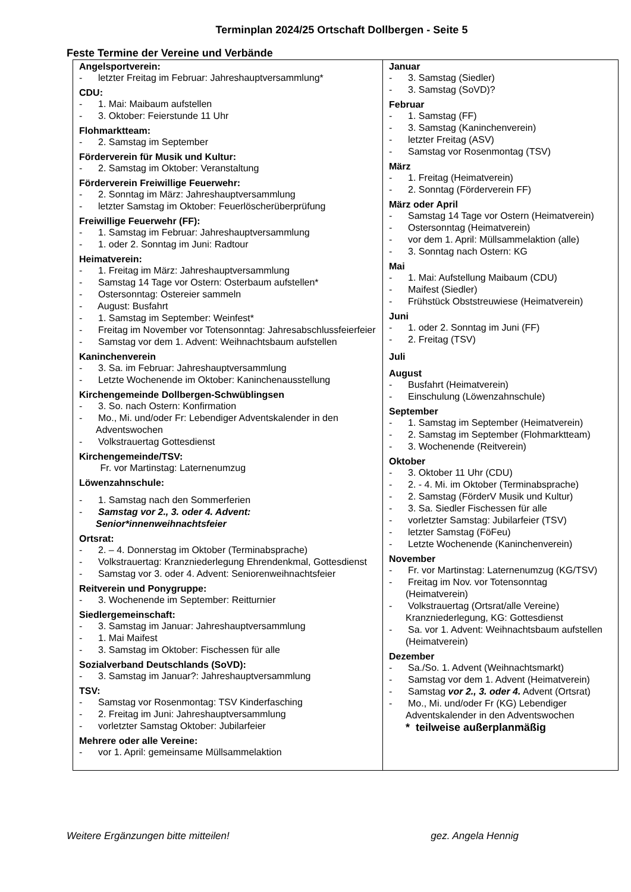Terminplan 2024/25 Ortschaft Dollbergen - Seite 5
Feste Termine der Vereine und Verbände
| Angelsportverein: - letzter Freitag im Februar: Jahreshauptversammlung* CDU: - 1. Mai: Maibaum aufstellen - 3. Oktober: Feierstunde 11 Uhr Flohmarktteam: - 2. Samstag im September Förderverein für Musik und Kultur: - 2. Samstag im Oktober: Veranstaltung Förderverein Freiwillige Feuerwehr: - 2. Sonntag im März: Jahreshauptversammlung - letzter Samstag im Oktober: Feuerlöscherüberprüfung Freiwillige Feuerwehr (FF): - 1. Samstag im Februar: Jahreshauptversammlung - 1. oder 2. Sonntag im Juni: Radtour Heimatverein: - 1. Freitag im März: Jahreshauptversammlung - Samstag 14 Tage vor Ostern: Osterbaum aufstellen* - Ostersonntag: Ostereier sammeln - August: Busfahrt - 1. Samstag im September: Weinfest* - Freitag im November vor Totensonntag: Jahresabschlussfeierfeier - Samstag vor dem 1. Advent: Weihnachtsbaum aufstellen Kaninchenverein - 3. Sa. im Februar: Jahreshauptversammlung - Letzte Wochenende im Oktober: Kaninchenausstellung Kirchengemeinde Dollbergen-Schwüblingsen - 3. So. nach Ostern: Konfirmation - Mo., Mi. und/oder Fr: Lebendiger Adventskalender in den Adventswochen - Volkstrauertag Gottesdienst Kirchengemeinde/TSV: Fr. vor Martinstag: Laternenumzug Löwenzahnschule: - 1. Samstag nach den Sommerferien - Samstag vor 2., 3. oder 4. Advent: Senior*innenweihnachtsfeier Ortsrat: - 2. – 4. Donnerstag im Oktober (Terminabsprache) - Volkstrauertag: Kranzniederlegung Ehrendenkmal, Gottesdienst - Samstag vor 3. oder 4. Advent: Seniorenweihnachtsfeier Reitverein und Ponygruppe: - 3. Wochenende im September: Reitturnier Siedlergemeinschaft: - 3. Samstag im Januar: Jahreshauptversammlung - 1. Mai Maifest - 3. Samstag im Oktober: Fischessen für alle Sozialverband Deutschlands (SoVD): - 3. Samstag im Januar?: Jahreshauptversammlung TSV: - Samstag vor Rosenmontag: TSV Kinderfasching - 2. Freitag im Juni: Jahreshauptversammlung - vorletzter Samstag Oktober: Jubilarfeier Mehrere oder alle Vereine: - vor 1. April: gemeinsame Müllsammelaktion | Januar - 3. Samstag (Siedler) - 3. Samstag (SoVD)? Februar - 1. Samstag (FF) - 3. Samstag (Kaninchenverein) - letzter Freitag (ASV) - Samstag vor Rosenmontag (TSV) März - 1. Freitag (Heimatverein) - 2. Sonntag (Förderverein FF) März oder April - Samstag 14 Tage vor Ostern (Heimatverein) - Ostersonntag (Heimatverein) - vor dem 1. April: Müllsammelaktion (alle) - 3. Sonntag nach Ostern: KG Mai - 1. Mai: Aufstellung Maibaum (CDU) - Maifest (Siedler) - Frühstück Obststreuwiese (Heimatverein) Juni - 1. oder 2. Sonntag im Juni (FF) - 2. Freitag (TSV) Juli August - Busfahrt (Heimatverein) - Einschulung (Löwenzahnschule) September - 1. Samstag im September (Heimatverein) - 2. Samstag im September (Flohmarktteam) - 3. Wochenende (Reitverein) Oktober - 3. Oktober 11 Uhr (CDU) - 2. - 4. Mi. im Oktober (Terminabsprache) - 2. Samstag (FörderV Musik und Kultur) - 3. Sa. Siedler Fischessen für alle - vorletzter Samstag: Jubilarfeier (TSV) - letzter Samstag (FöFeu) - Letzte Wochenende (Kaninchenverein) November - Fr. vor Martinstag: Laternenumzug (KG/TSV) - Freitag im Nov. vor Totensonntag (Heimatverein) - Volkstrauertag (Ortsrat/alle Vereine) Kranzniederlegung, KG: Gottesdienst - Sa. vor 1. Advent: Weihnachtsbaum aufstellen (Heimatverein) Dezember - Sa./So. 1. Advent (Weihnachtsmarkt) - Samstag vor dem 1. Advent (Heimatverein) - Samstag vor 2., 3. oder 4. Advent (Ortsrat) - Mo., Mi. und/oder Fr (KG) Lebendiger Adventskalender in den Adventswochen * teilweise außerplanmäßig |
Weitere Ergänzungen bitte mitteilen! gez. Angela Hennig